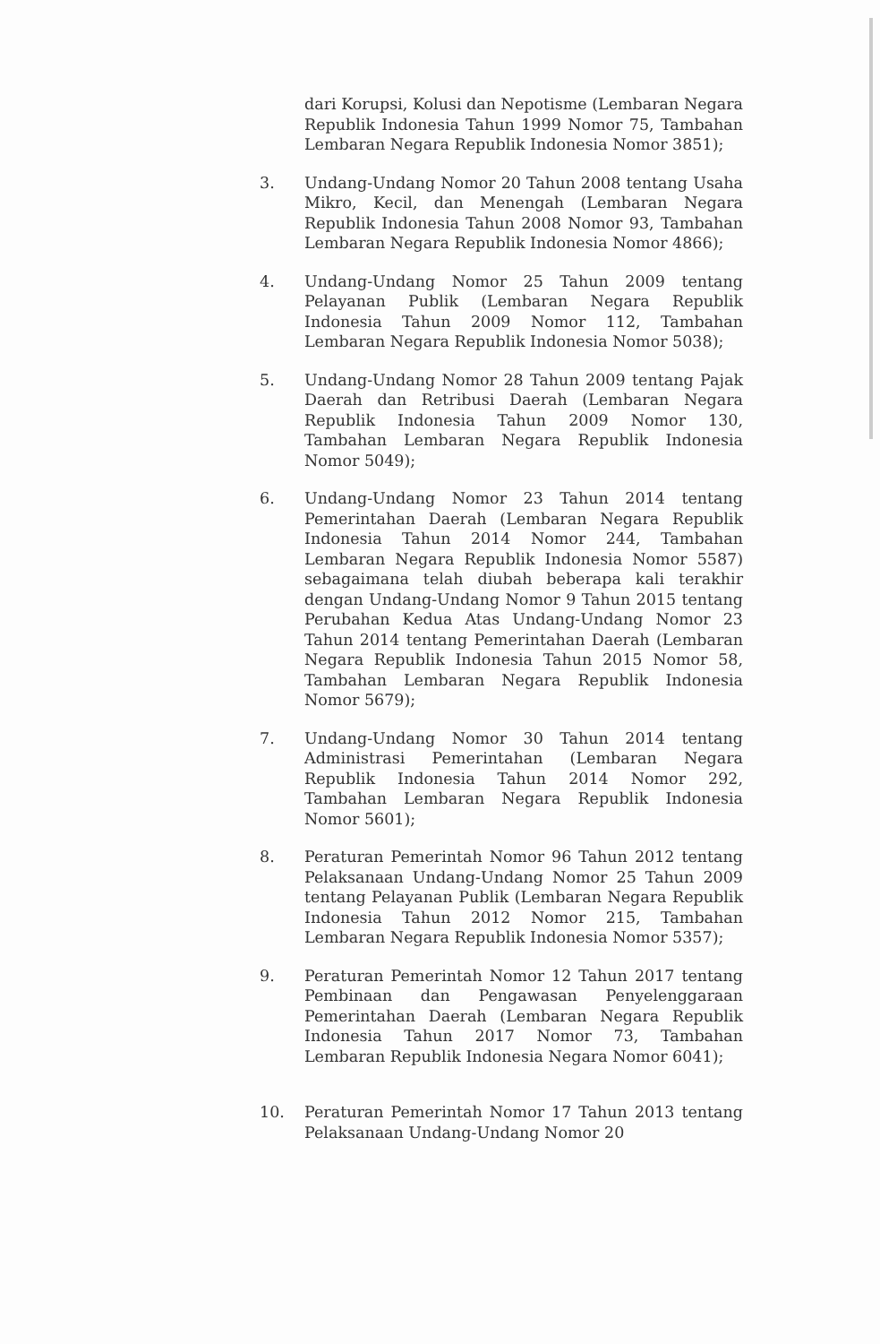dari Korupsi, Kolusi dan Nepotisme (Lembaran Negara Republik Indonesia Tahun 1999 Nomor 75, Tambahan Lembaran Negara Republik Indonesia Nomor 3851);
3. Undang-Undang Nomor 20 Tahun 2008 tentang Usaha Mikro, Kecil, dan Menengah (Lembaran Negara Republik Indonesia Tahun 2008 Nomor 93, Tambahan Lembaran Negara Republik Indonesia Nomor 4866);
4. Undang-Undang Nomor 25 Tahun 2009 tentang Pelayanan Publik (Lembaran Negara Republik Indonesia Tahun 2009 Nomor 112, Tambahan Lembaran Negara Republik Indonesia Nomor 5038);
5. Undang-Undang Nomor 28 Tahun 2009 tentang Pajak Daerah dan Retribusi Daerah (Lembaran Negara Republik Indonesia Tahun 2009 Nomor 130, Tambahan Lembaran Negara Republik Indonesia Nomor 5049);
6. Undang-Undang Nomor 23 Tahun 2014 tentang Pemerintahan Daerah (Lembaran Negara Republik Indonesia Tahun 2014 Nomor 244, Tambahan Lembaran Negara Republik Indonesia Nomor 5587) sebagaimana telah diubah beberapa kali terakhir dengan Undang-Undang Nomor 9 Tahun 2015 tentang Perubahan Kedua Atas Undang-Undang Nomor 23 Tahun 2014 tentang Pemerintahan Daerah (Lembaran Negara Republik Indonesia Tahun 2015 Nomor 58, Tambahan Lembaran Negara Republik Indonesia Nomor 5679);
7. Undang-Undang Nomor 30 Tahun 2014 tentang Administrasi Pemerintahan (Lembaran Negara Republik Indonesia Tahun 2014 Nomor 292, Tambahan Lembaran Negara Republik Indonesia Nomor 5601);
8. Peraturan Pemerintah Nomor 96 Tahun 2012 tentang Pelaksanaan Undang-Undang Nomor 25 Tahun 2009 tentang Pelayanan Publik (Lembaran Negara Republik Indonesia Tahun 2012 Nomor 215, Tambahan Lembaran Negara Republik Indonesia Nomor 5357);
9. Peraturan Pemerintah Nomor 12 Tahun 2017 tentang Pembinaan dan Pengawasan Penyelenggaraan Pemerintahan Daerah (Lembaran Negara Republik Indonesia Tahun 2017 Nomor 73, Tambahan Lembaran Republik Indonesia Negara Nomor 6041);
10. Peraturan Pemerintah Nomor 17 Tahun 2013 tentang Pelaksanaan Undang-Undang Nomor 20